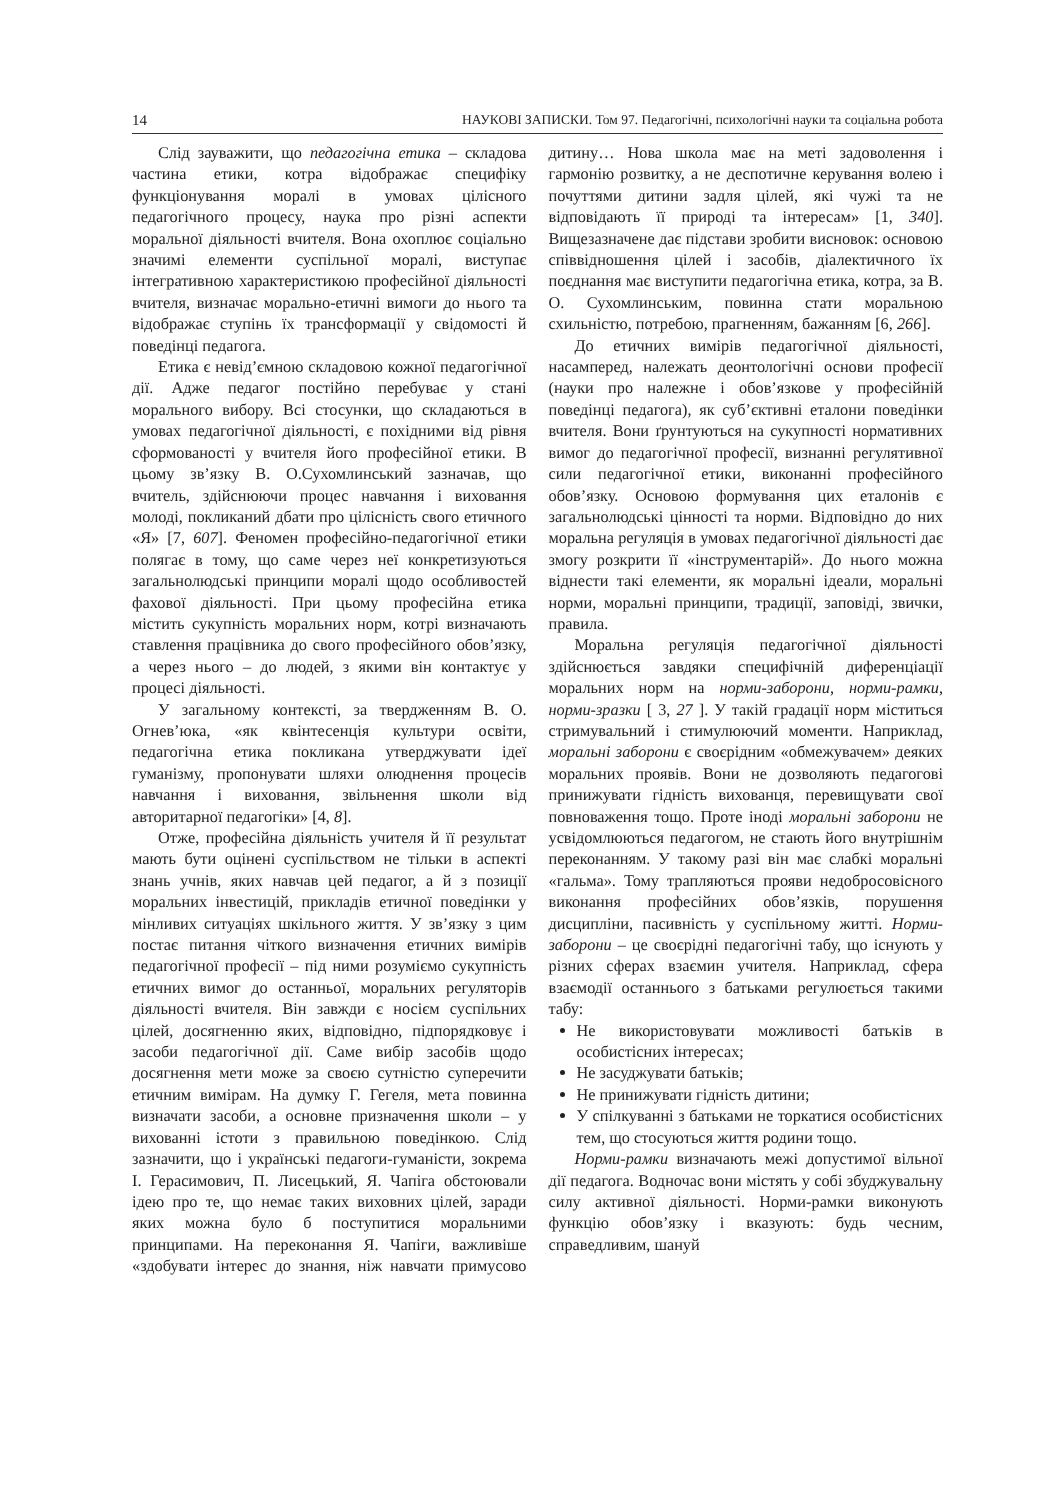14 НАУКОВІ ЗАПИСКИ. Том 97. Педагогічні, психологічні науки та соціальна робота
Слід зауважити, що педагогічна етика – складова частина етики, котра відображає специфіку функціонування моралі в умовах цілісного педагогічного процесу, наука про різні аспекти моральної діяльності вчителя. Вона охоплює соціально значимі елементи суспільної моралі, виступає інтегративною характеристикою професійної діяльності вчителя, визначає морально-етичні вимоги до нього та відображає ступінь їх трансформації у свідомості й поведінці педагога.
Етика є невід’ємною складовою кожної педагогічної дії. Адже педагог постійно перебуває у стані морального вибору. Всі стосунки, що складаються в умовах педагогічної діяльності, є похідними від рівня сформованості у вчителя його професійної етики. В цьому зв’язку В. О.Сухомлинський зазначав, що вчитель, здійснюючи процес навчання і виховання молоді, покликаний дбати про цілісність свого етичного «Я» [7, 607]. Феномен професійно-педагогічної етики полягає в тому, що саме через неї конкретизуються загальнолюдські принципи моралі щодо особливостей фахової діяльності. При цьому професійна етика містить сукупність моральних норм, котрі визначають ставлення працівника до свого професійного обов’язку, а через нього – до людей, з якими він контактує у процесі діяльності.
У загальному контексті, за твердженням В. О. Огнев’юка, «як квінтесенція культури освіти, педагогічна етика покликана утверджувати ідеї гуманізму, пропонувати шляхи олюднення процесів навчання і виховання, звільнення школи від авторитарної педагогіки» [4, 8].
Отже, професійна діяльність учителя й її результат мають бути оцінені суспільством не тільки в аспекті знань учнів, яких навчав цей педагог, а й з позиції моральних інвестицій, прикладів етичної поведінки у мінливих ситуаціях шкільного життя. У зв’язку з цим постає питання чіткого визначення етичних вимірів педагогічної професії – під ними розуміємо сукупність етичних вимог до останньої, моральних регуляторів діяльності вчителя. Він завжди є носієм суспільних цілей, досягненню яких, відповідно, підпорядковує і засоби педагогічної дії. Саме вибір засобів щодо досягнення мети може за своєю сутністю суперечити етичним вимірам. На думку Г. Гегеля, мета повинна визначати засоби, а основне призначення школи – у вихованні істоти з правильною поведінкою. Слід зазначити, що і українські педагоги-гуманісти, зокрема І. Герасимович, П. Лисецький, Я. Чапіга обстоювали ідею про те, що немає таких виховних цілей, заради яких можна було б поступитися моральними принципами. На переконання Я. Чапіги, важливіше «здобувати інтерес до знання, ніж навчати примусово дитину… Нова школа має на меті задоволення і гармонію розвитку, а не деспотичне керування волею і почуттями дитини задля цілей, які чужі та не відповідають її природі та інтересам» [1, 340]. Вищезазначене дає підстави зробити висновок: основою співвідношення цілей і засобів, діалектичного їх поєднання має виступити педагогічна етика, котра, за В. О. Сухомлинським, повинна стати моральною схильністю, потребою, прагненням, бажанням [6, 266].
До етичних вимірів педагогічної діяльності, насамперед, належать деонтологічні основи професії (науки про належне і обов’язкове у професійній поведінці педагога), як суб’єктивні еталони поведінки вчителя. Вони ґрунтуються на сукупності нормативних вимог до педагогічної професії, визнанні регулятивної сили педагогічної етики, виконанні професійного обов’язку. Основою формування цих еталонів є загальнолюдські цінності та норми. Відповідно до них моральна регуляція в умовах педагогічної діяльності дає змогу розкрити її «інструментарій». До нього можна віднести такі елементи, як моральні ідеали, моральні норми, моральні принципи, традиції, заповіді, звички, правила.
Моральна регуляція педагогічної діяльності здійснюється завдяки специфічній диференціації моральних норм на норми-заборони, норми-рамки, норми-зразки [ 3, 27 ]. У такій градації норм міститься стримувальний і стимулюючий моменти. Наприклад, моральні заборони є своєрідним «обмежувачем» деяких моральних проявів. Вони не дозволяють педагогові принижувати гідність вихованця, перевищувати свої повноваження тощо. Проте іноді моральні заборони не усвідомлюються педагогом, не стають його внутрішнім переконанням. У такому разі він має слабкі моральні «гальма». Тому трапляються прояви недобросовісного виконання професійних обов’язків, порушення дисципліни, пасивність у суспільному житті. Норми-заборони – це своєрідні педагогічні табу, що існують у різних сферах взаємин учителя. Наприклад, сфера взаємодії останнього з батьками регулюється такими табу:
Не використовувати можливості батьків в особистісних інтересах;
Не засуджувати батьків;
Не принижувати гідність дитини;
У спілкуванні з батьками не торкатися особистісних тем, що стосуються життя родини тощо.
Норми-рамки визначають межі допустимої вільної дії педагога. Водночас вони містять у собі збуджувальну силу активної діяльності. Норми-рамки виконують функцію обов’язку і вказують: будь чесним, справедливим, шануй